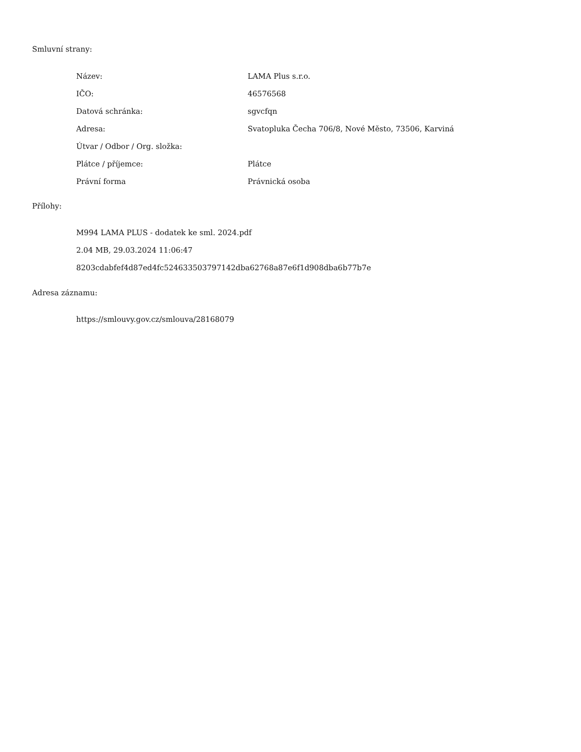Smluvní strany:
| Název: | LAMA Plus s.r.o. |
| IČO: | 46576568 |
| Datová schránka: | sgvcfqn |
| Adresa: | Svatopluka Čecha 706/8, Nové Město, 73506, Karviná |
| Útvar / Odbor / Org. složka: | |
| Plátce / příjemce: | Plátce |
| Právní forma | Právnická osoba |
Přílohy:
M994 LAMA PLUS - dodatek ke sml. 2024.pdf
2.04 MB, 29.03.2024 11:06:47
8203cdabfef4d87ed4fc524633503797142dba62768a87e6f1d908dba6b77b7e
Adresa záznamu:
https://smlouvy.gov.cz/smlouva/28168079